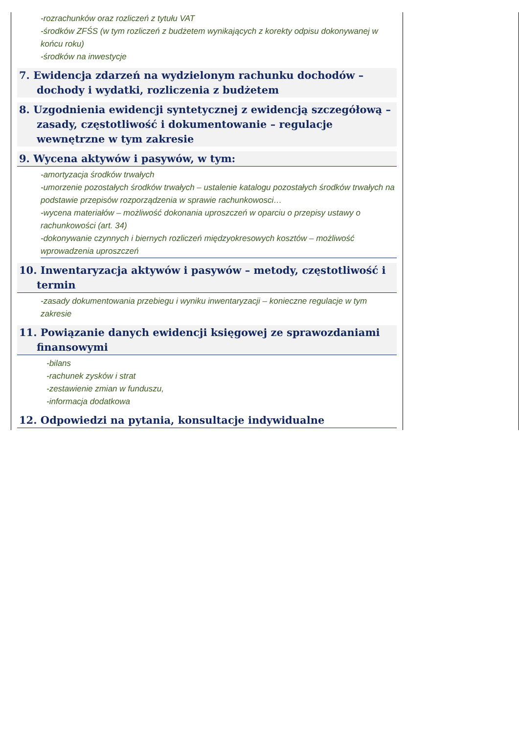| -rozrachunków oraz rozliczeń z tytułu VAT -środków ZFŚS (w tym rozliczeń z budżetem wynikających z korekty odpisu dokonywanej w końcu roku) -środków na inwestycje 7. Ewidencja zdarzeń na wydzielonym rachunku dochodów – dochody i wydatki, rozliczenia z budżetem 8. Uzgodnienia ewidencji syntetycznej z ewidencją szczegółową – zasady, częstotliwość i dokumentowanie – regulacje wewnętrzne w tym zakresie 9. Wycena aktywów i pasywów, w tym: -amortyzacja środków trwałych -umorzenie pozostałych środków trwałych – ustalenie katalogu pozostałych środków trwałych na podstawie przepisów rozporządzenia w sprawie rachunkowosci… -wycena materiałów – możliwość dokonania uproszczeń w oparciu o przepisy ustawy o rachunkowości (art. 34) -dokonywanie czynnych i biernych rozliczeń międzyokresowych kosztów – możliwość wprowadzenia uproszczeń 10. Inwentaryzacja aktywów i pasywów – metody, częstotliwość i termin -zasady dokumentowania przebiegu i wyniku inwentaryzacji – konieczne regulacje w tym zakresie 11. Powiązanie danych ewidencji księgowej ze sprawozdaniami finansowymi -bilans -rachunek zysków i strat -zestawienie zmian w funduszu, -informacja dodatkowa 12. Odpowiedzi na pytania, konsultacje indywidualne | |